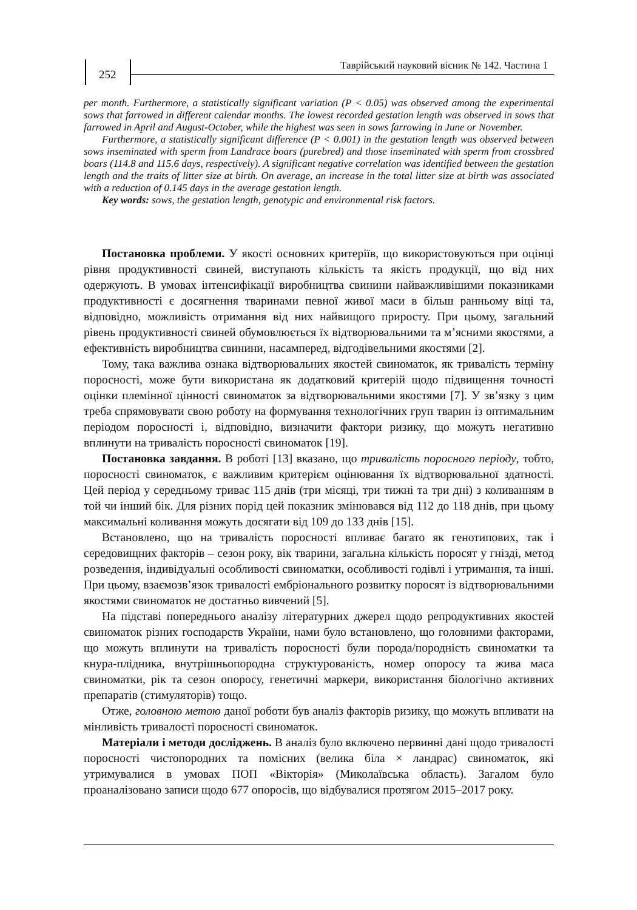252
Таврійський науковий вісник № 142. Частина 1
per month. Furthermore, a statistically significant variation (P < 0.05) was observed among the experimental sows that farrowed in different calendar months. The lowest recorded gestation length was observed in sows that farrowed in April and August-October, while the highest was seen in sows farrowing in June or November.
Furthermore, a statistically significant difference (P < 0.001) in the gestation length was observed between sows inseminated with sperm from Landrace boars (purebred) and those inseminated with sperm from crossbred boars (114.8 and 115.6 days, respectively). A significant negative correlation was identified between the gestation length and the traits of litter size at birth. On average, an increase in the total litter size at birth was associated with a reduction of 0.145 days in the average gestation length.
Key words: sows, the gestation length, genotypic and environmental risk factors.
Постановка проблеми. У якості основних критеріїв, що використовуються при оцінці рівня продуктивності свиней, виступають кількість та якість продукції, що від них одержують. В умовах інтенсифікації виробництва свинини найважливішими показниками продуктивності є досягнення тваринами певної живої маси в більш ранньому віці та, відповідно, можливість отримання від них найвищого приросту. При цьому, загальний рівень продуктивності свиней обумовлюється їх відтворювальними та м’ясними якостями, а ефективність виробництва свинини, насамперед, відгодівельними якостями [2].
Тому, така важлива ознака відтворювальних якостей свиноматок, як тривалість терміну поросності, може бути використана як додатковий критерій щодо підвищення точності оцінки племінної цінності свиноматок за відтворювальними якостями [7]. У зв’язку з цим треба спрямовувати свою роботу на формування технологічних груп тварин із оптимальним періодом поросності і, відповідно, визначити фактори ризику, що можуть негативно вплинути на тривалість поросності свиноматок [19].
Постановка завдання. В роботі [13] вказано, що тривалість поросного періоду, тобто, поросності свиноматок, є важливим критерієм оцінювання їх відтворювальної здатності. Цей період у середньому триває 115 днів (три місяці, три тижні та три дні) з коливанням в той чи інший бік. Для різних порід цей показник змінювався від 112 до 118 днів, при цьому максимальні коливання можуть досягати від 109 до 133 днів [15].
Встановлено, що на тривалість поросності впливає багато як генотипових, так і середовищних факторів – сезон року, вік тварини, загальна кількість поросят у гнізді, метод розведення, індивідуальні особливості свиноматки, особливості годівлі і утримання, та інші. При цьому, взаємозв’язок тривалості ембріонального розвитку поросят із відтворювальними якостями свиноматок не достатньо вивчений [5].
На підставі попереднього аналізу літературних джерел щодо репродуктивних якостей свиноматок різних господарств України, нами було встановлено, що головними факторами, що можуть вплинути на тривалість поросності були порода/породність свиноматки та кнура-плідника, внутрішньопородна структурованість, номер опоросу та жива маса свиноматки, рік та сезон опоросу, генетичні маркери, використання біологічно активних препаратів (стимуляторів) тощо.
Отже, головною метою даної роботи був аналіз факторів ризику, що можуть впливати на мінливість тривалості поросності свиноматок.
Матеріали і методи досліджень. В аналіз було включено первинні дані щодо тривалості поросності чистопородних та помісних (велика біла × ландрас) свиноматок, які утримувалися в умовах ПОП «Вікторія» (Миколаївська область). Загалом було проаналізовано записи щодо 677 опоросів, що відбувалися протягом 2015–2017 року.